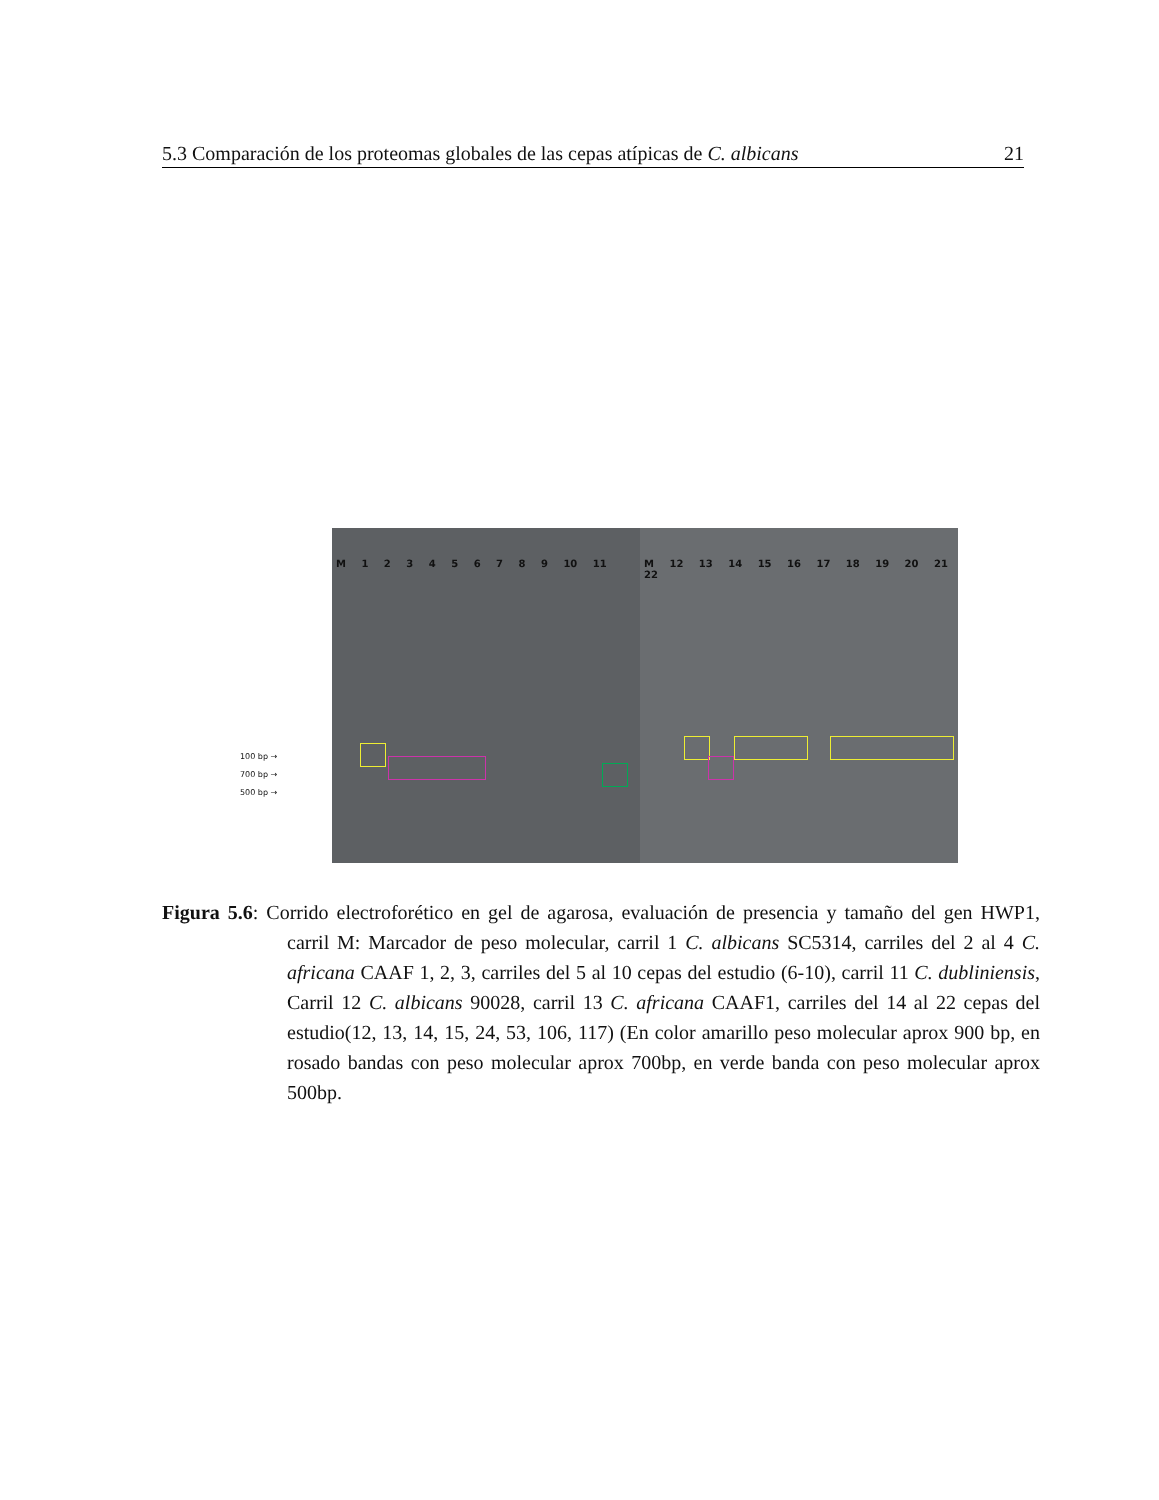5.3 Comparación de los proteomas globales de las cepas atípicas de C. albicans 21
100 bp →
700 bp →
500 bp →
M 1 2 3 4 5 6 7 8 9 10 11 M 12 13 14 15 16 17 18 19 20 21 22
Figura 5.6: Corrido electroforético en gel de agarosa, evaluación de presencia y tamaño del gen HWP1, carril M: Marcador de peso molecular, carril 1 C. albicans SC5314, carriles del 2 al 4 C. africana CAAF 1, 2, 3, carriles del 5 al 10 cepas del estudio (6-10), carril 11 C. dubliniensis, Carril 12 C. albicans 90028, carril 13 C. africana CAAF1, carriles del 14 al 22 cepas del estudio(12, 13, 14, 15, 24, 53, 106, 117) (En color amarillo peso molecular aprox 900 bp, en rosado bandas con peso molecular aprox 700bp, en verde banda con peso molecular aprox 500bp.